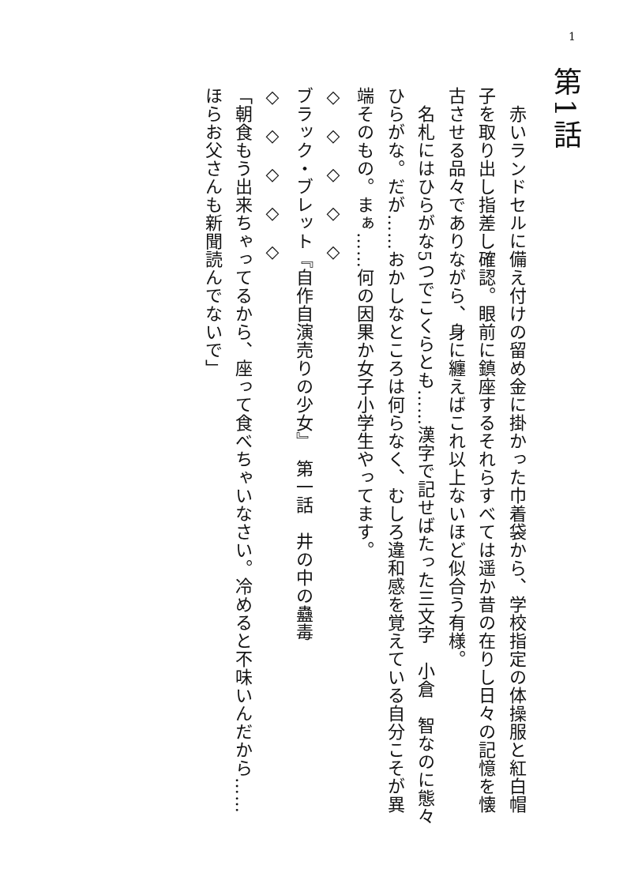1
第1話
　赤いランドセルに備え付けの留め金に掛かった巾着袋から、学校指定の体操服と紅白帽子を取り出し指差し確認。眼前に鎮座するそれらすべては遥か昔の在りし日々の記憶を懐古させる品々でありながら、身に纏えばこれ以上ないほど似合う有様。
　名札にはひらがな5つでこくらとも……漢字で記せばたった三文字　小倉　智なのに態々ひらがな。だが……おかしなところは何らなく、むしろ違和感を覚えている自分こそが異端そのもの。まぁ……何の因果か女子小学生やってます。
◇　◇　◇　◇　◇
ブラック・ブレット『自作自演売りの少女』　第一話　井の中の蠱毒
◇　◇　◇　◇　◇
「朝食もう出来ちゃってるから、座って食べちゃいなさい。冷めると不味いんだから……ほらお父さんも新聞読んでないで」